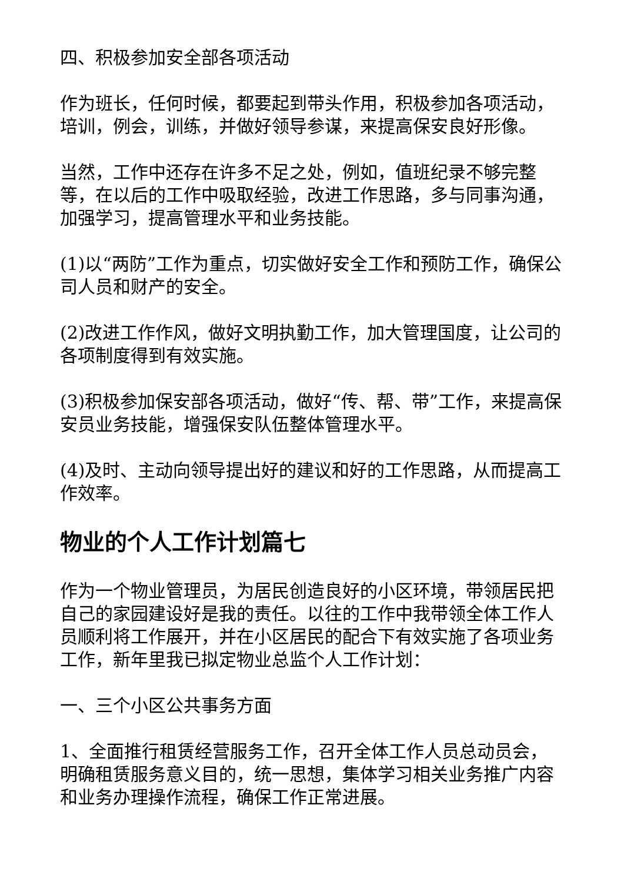四、积极参加安全部各项活动
作为班长，任何时候，都要起到带头作用，积极参加各项活动，培训，例会，训练，并做好领导参谋，来提高保安良好形像。
当然，工作中还存在许多不足之处，例如，值班纪录不够完整等，在以后的工作中吸取经验，改进工作思路，多与同事沟通，加强学习，提高管理水平和业务技能。
(1)以“两防”工作为重点，切实做好安全工作和预防工作，确保公司人员和财产的安全。
(2)改进工作作风，做好文明执勤工作，加大管理国度，让公司的各项制度得到有效实施。
(3)积极参加保安部各项活动，做好“传、帮、带”工作，来提高保安员业务技能，增强保安队伍整体管理水平。
(4)及时、主动向领导提出好的建议和好的工作思路，从而提高工作效率。
物业的个人工作计划篇七
作为一个物业管理员，为居民创造良好的小区环境，带领居民把自己的家园建设好是我的责任。以往的工作中我带领全体工作人员顺利将工作展开，并在小区居民的配合下有效实施了各项业务工作，新年里我已拟定物业总监个人工作计划：
一、三个小区公共事务方面
1、全面推行租赁经营服务工作，召开全体工作人员总动员会，明确租赁服务意义目的，统一思想，集体学习相关业务推广内容和业务办理操作流程，确保工作正常进展。